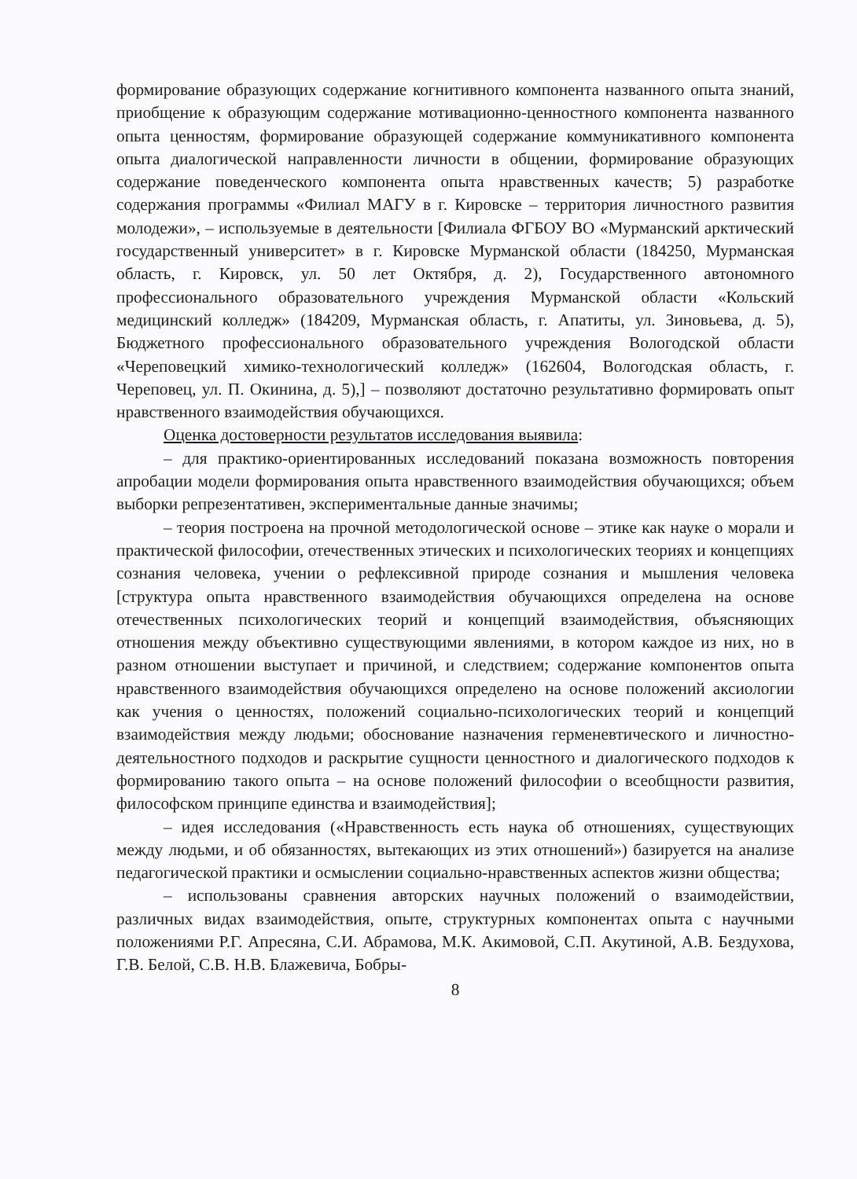формирование образующих содержание когнитивного компонента названного опыта знаний, приобщение к образующим содержание мотивационно-ценностного компонента названного опыта ценностям, формирование образующей содержание коммуникативного компонента опыта диалогической направленности личности в общении, формирование образующих содержание поведенческого компонента опыта нравственных качеств; 5) разработке содержания программы «Филиал МАГУ в г. Кировске – территория личностного развития молодежи», – используемые в деятельности [Филиала ФГБОУ ВО «Мурманский арктический государственный университет» в г. Кировске Мурманской области (184250, Мурманская область, г. Кировск, ул. 50 лет Октября, д. 2), Государственного автономного профессионального образовательного учреждения Мурманской области «Кольский медицинский колледж» (184209, Мурманская область, г. Апатиты, ул. Зиновьева, д. 5), Бюджетного профессионального образовательного учреждения Вологодской области «Череповецкий химико-технологический колледж» (162604, Вологодская область, г. Череповец, ул. П. Окинина, д. 5),] – позволяют достаточно результативно формировать опыт нравственного взаимодействия обучающихся.
Оценка достоверности результатов исследования выявила:
– для практико-ориентированных исследований показана возможность повторения апробации модели формирования опыта нравственного взаимодействия обучающихся; объем выборки репрезентативен, экспериментальные данные значимы;
– теория построена на прочной методологической основе – этике как науке о морали и практической философии, отечественных этических и психологических теориях и концепциях сознания человека, учении о рефлексивной природе сознания и мышления человека [структура опыта нравственного взаимодействия обучающихся определена на основе отечественных психологических теорий и концепций взаимодействия, объясняющих отношения между объективно существующими явлениями, в котором каждое из них, но в разном отношении выступает и причиной, и следствием; содержание компонентов опыта нравственного взаимодействия обучающихся определено на основе положений аксиологии как учения о ценностях, положений социально-психологических теорий и концепций взаимодействия между людьми; обоснование назначения герменевтического и личностно-деятельностного подходов и раскрытие сущности ценностного и диалогического подходов к формированию такого опыта – на основе положений философии о всеобщности развития, философском принципе единства и взаимодействия];
– идея исследования («Нравственность есть наука об отношениях, существующих между людьми, и об обязанностях, вытекающих из этих отношений») базируется на анализе педагогической практики и осмыслении социально-нравственных аспектов жизни общества;
– использованы сравнения авторских научных положений о взаимодействии, различных видах взаимодействия, опыте, структурных компонентах опыта с научными положениями Р.Г. Апресяна, С.И. Абрамова, М.К. Акимовой, С.П. Акутиной, А.В. Бездухова, Г.В. Белой, С.В. Н.В. Блажевича, Бобры-
8